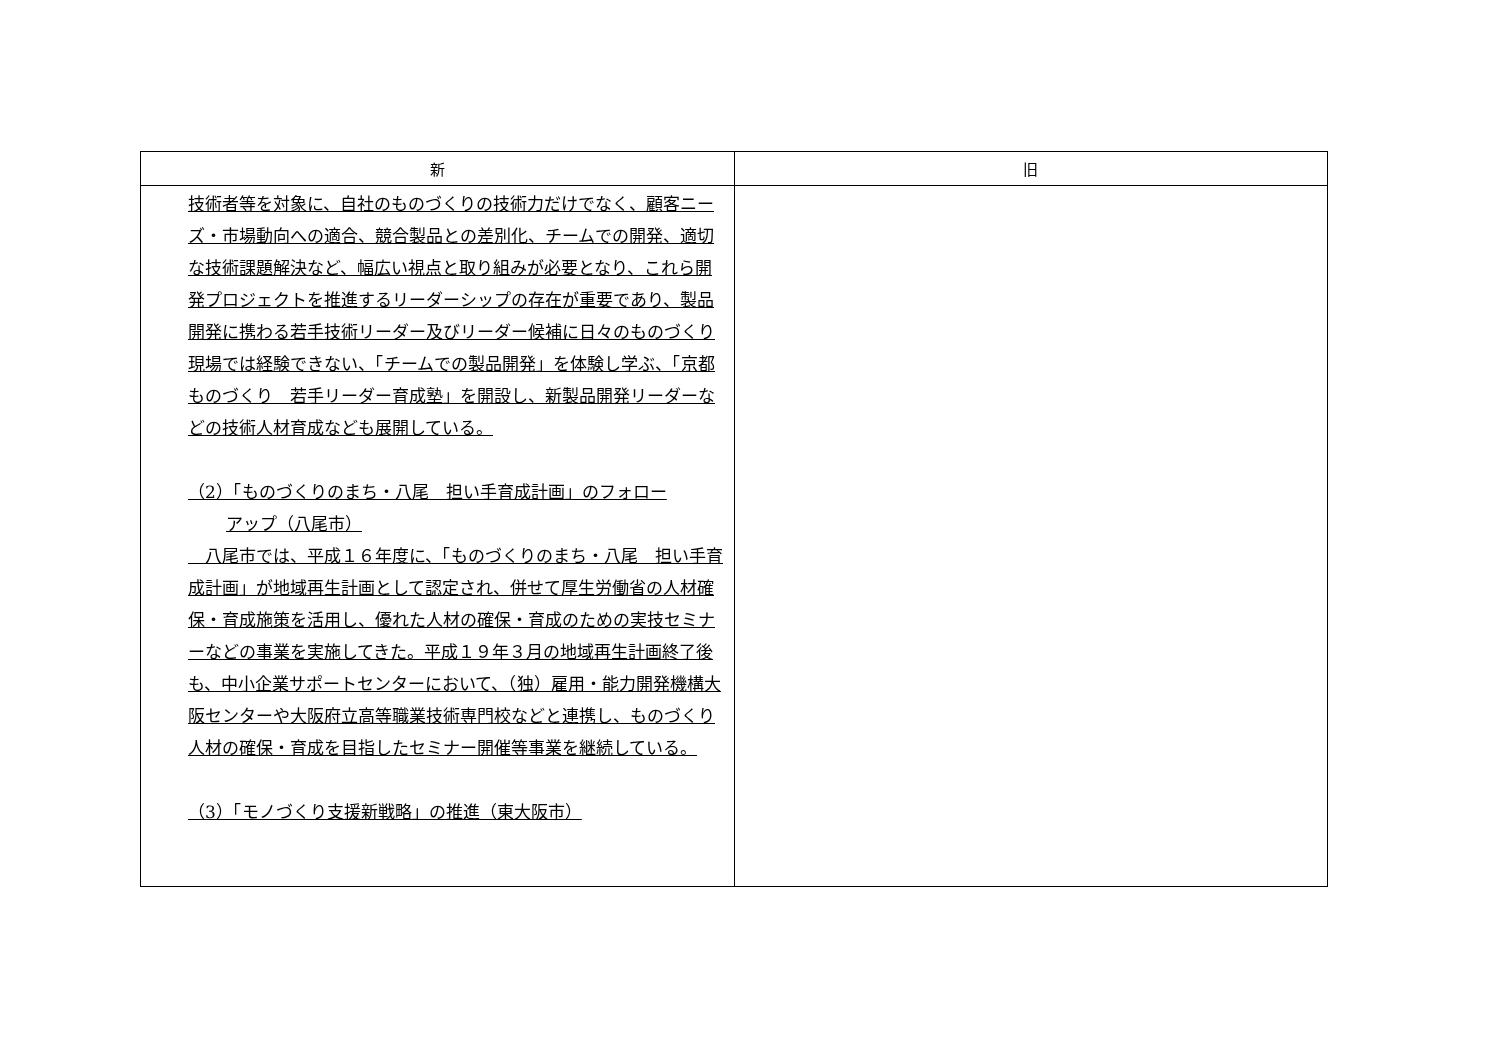| 新 | 旧 |
| --- | --- |
| 技術者等を対象に、自社のものづくりの技術力だけでなく、顧客ニーズ・市場動向への適合、競合製品との差別化、チームでの開発、適切な技術課題解決など、幅広い視点と取り組みが必要となり、これら開発プロジェクトを推進するリーダーシップの存在が重要であり、製品開発に携わる若手技術リーダー及びリーダー候補に日々のものづくり現場では経験できない、「チームでの製品開発」を体験し学ぶ、「京都ものづくり 若手リーダー育成塾」を開設し、新製品開発リーダーなどの技術人材育成なども展開している。 （2）「ものづくりのまち・八尾 担い手育成計画」のフォロー アップ（八尾市） 八尾市では、平成１６年度に、「ものづくりのまち・八尾 担い手育成計画」が地域再生計画として認定され、併せて厚生労働省の人材確保・育成施策を活用し、優れた人材の確保・育成のための実技セミナーなどの事業を実施してきた。平成１９年３月の地域再生計画終了後も、中小企業サポートセンターにおいて、（独）雇用・能力開発機構大阪センターや大阪府立高等職業技術専門校などと連携し、ものづくり人材の確保・育成を目指したセミナー開催等事業を継続している。 （3）「モノづくり支援新戦略」の推進（東大阪市） | |